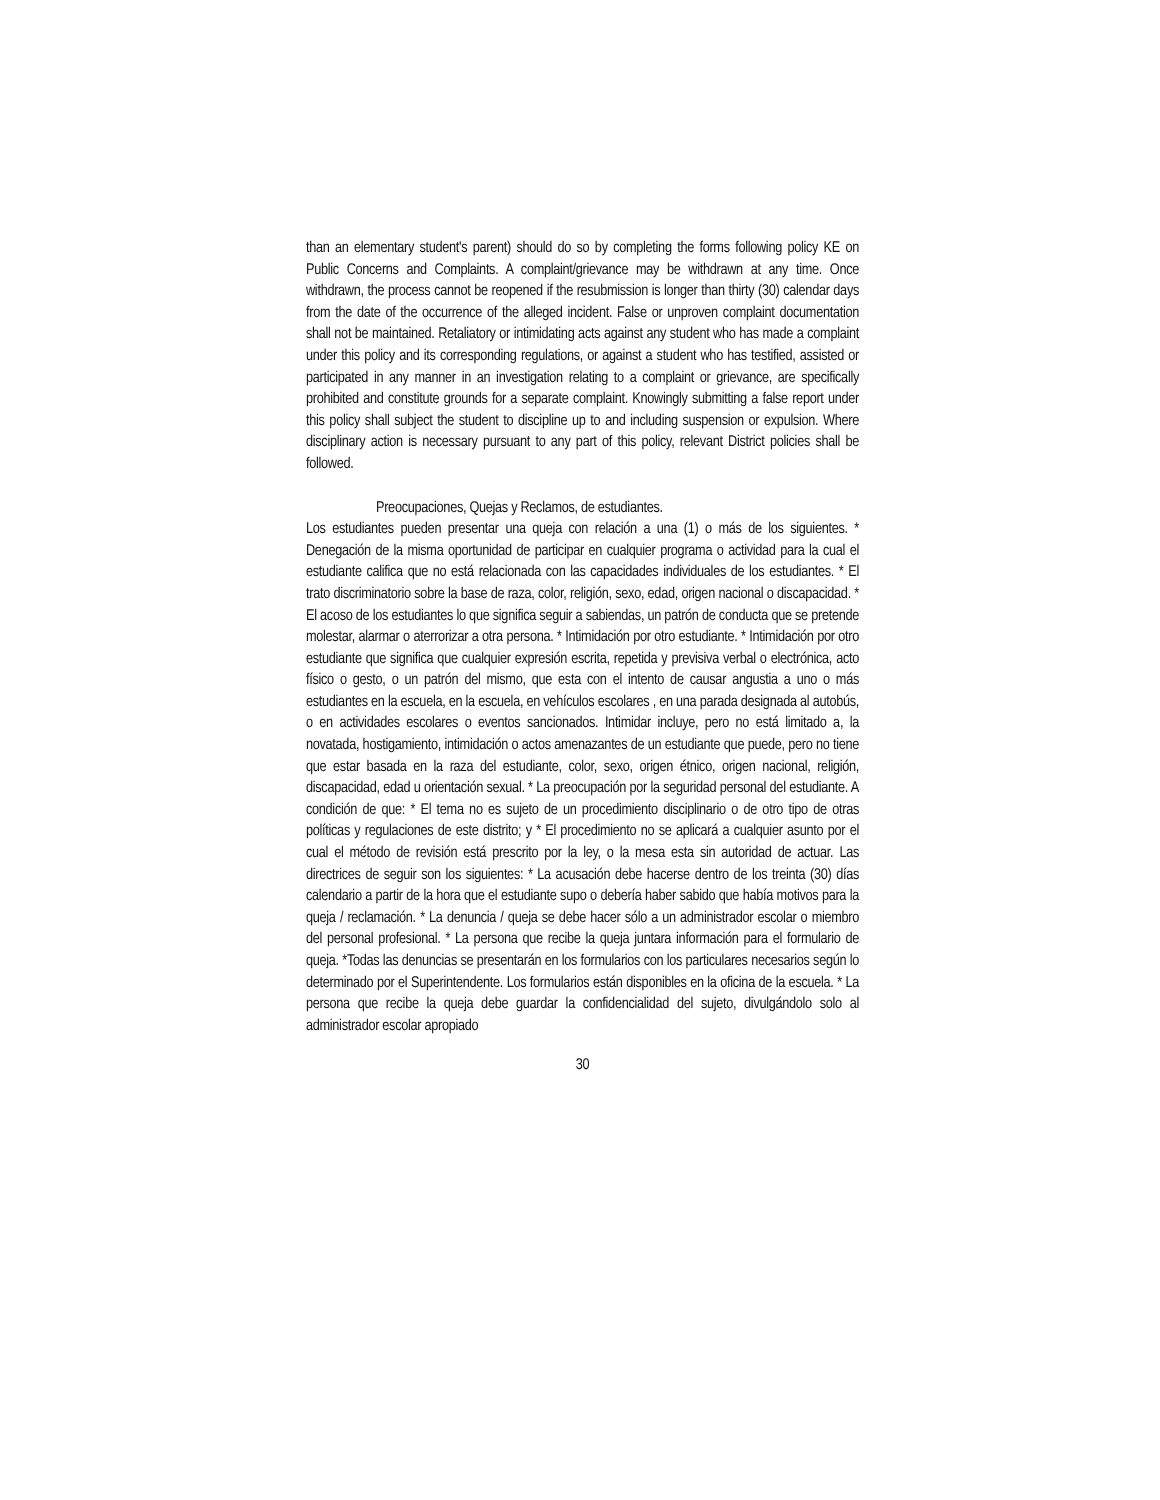than an elementary student's parent) should do so by completing the forms following policy KE on Public Concerns and Complaints. A complaint/grievance may be withdrawn at any time. Once withdrawn, the process cannot be reopened if the resubmission is longer than thirty (30) calendar days from the date of the occurrence of the alleged incident. False or unproven complaint documentation shall not be maintained. Retaliatory or intimidating acts against any student who has made a complaint under this policy and its corresponding regulations, or against a student who has testified, assisted or participated in any manner in an investigation relating to a complaint or grievance, are specifically prohibited and constitute grounds for a separate complaint. Knowingly submitting a false report under this policy shall subject the student to discipline up to and including suspension or expulsion. Where disciplinary action is necessary pursuant to any part of this policy, relevant District policies shall be followed.
Preocupaciones, Quejas y Reclamos, de estudiantes.
Los estudiantes pueden presentar una queja con relación a una (1) o más de los siguientes. * Denegación de la misma oportunidad de participar en cualquier programa o actividad para la cual el estudiante califica que no está relacionada con las capacidades individuales de los estudiantes. * El trato discriminatorio sobre la base de raza, color, religión, sexo, edad, origen nacional o discapacidad. * El acoso de los estudiantes lo que significa seguir a sabiendas, un patrón de conducta que se pretende molestar, alarmar o aterrorizar a otra persona. * Intimidación por otro estudiante. * Intimidación por otro estudiante que significa que cualquier expresión escrita, repetida y previsiva verbal o electrónica, acto físico o gesto, o un patrón del mismo, que esta con el intento de causar angustia a uno o más estudiantes en la escuela, en la escuela, en vehículos escolares , en una parada designada al autobús, o en actividades escolares o eventos sancionados. Intimidar incluye, pero no está limitado a, la novatada, hostigamiento, intimidación o actos amenazantes de un estudiante que puede, pero no tiene que estar basada en la raza del estudiante, color, sexo, origen étnico, origen nacional, religión, discapacidad, edad u orientación sexual. * La preocupación por la seguridad personal del estudiante. A condición de que: * El tema no es sujeto de un procedimiento disciplinario o de otro tipo de otras políticas y regulaciones de este distrito; y * El procedimiento no se aplicará a cualquier asunto por el cual el método de revisión está prescrito por la ley, o la mesa esta sin autoridad de actuar. Las directrices de seguir son los siguientes: * La acusación debe hacerse dentro de los treinta (30) días calendario a partir de la hora que el estudiante supo o debería haber sabido que había motivos para la queja / reclamación. * La denuncia / queja se debe hacer sólo a un administrador escolar o miembro del personal profesional. * La persona que recibe la queja juntara información para el formulario de queja. *Todas las denuncias se presentarán en los formularios con los particulares necesarios según lo determinado por el Superintendente. Los formularios están disponibles en la oficina de la escuela. * La persona que recibe la queja debe guardar la confidencialidad del sujeto, divulgándolo solo al administrador escolar apropiado
30